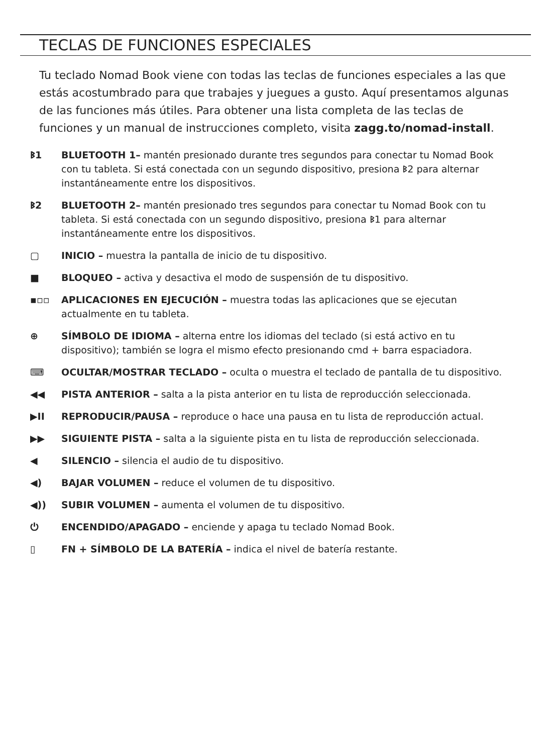TECLAS DE FUNCIONES ESPECIALES
Tu teclado Nomad Book viene con todas las teclas de funciones especiales a las que estás acostumbrado para que trabajes y juegues a gusto. Aquí presentamos algunas de las funciones más útiles. Para obtener una lista completa de las teclas de funciones y un manual de instrucciones completo, visita zagg.to/nomad-install.
ᛒ1 BLUETOOTH 1– mantén presionado durante tres segundos para conectar tu Nomad Book con tu tableta. Si está conectada con un segundo dispositivo, presiona ᛒ2 para alternar instantáneamente entre los dispositivos.
ᛒ2 BLUETOOTH 2– mantén presionado tres segundos para conectar tu Nomad Book con tu tableta. Si está conectada con un segundo dispositivo, presiona ᛒ1 para alternar instantáneamente entre los dispositivos.
▢ INICIO – muestra la pantalla de inicio de tu dispositivo.
■ BLOQUEO – activa y desactiva el modo de suspensión de tu dispositivo.
▪▫▫ APLICACIONES EN EJECUCIÓN – muestra todas las aplicaciones que se ejecutan actualmente en tu tableta.
⊕ SÍMBOLO DE IDIOMA – alterna entre los idiomas del teclado (si está activo en tu dispositivo); también se logra el mismo efecto presionando cmd + barra espaciadora.
⌨ OCULTAR/MOSTRAR TECLADO – oculta o muestra el teclado de pantalla de tu dispositivo.
◀◀ PISTA ANTERIOR – salta a la pista anterior en tu lista de reproducción seleccionada.
▶II REPRODUCIR/PAUSA – reproduce o hace una pausa en tu lista de reproducción actual.
▶▶ SIGUIENTE PISTA – salta a la siguiente pista en tu lista de reproducción seleccionada.
◀ SILENCIO – silencia el audio de tu dispositivo.
◀) BAJAR VOLUMEN – reduce el volumen de tu dispositivo.
◀)) SUBIR VOLUMEN – aumenta el volumen de tu dispositivo.
⏻ ENCENDIDO/APAGADO – enciende y apaga tu teclado Nomad Book.
▯ FN + SÍMBOLO DE LA BATERÍA – indica el nivel de batería restante.